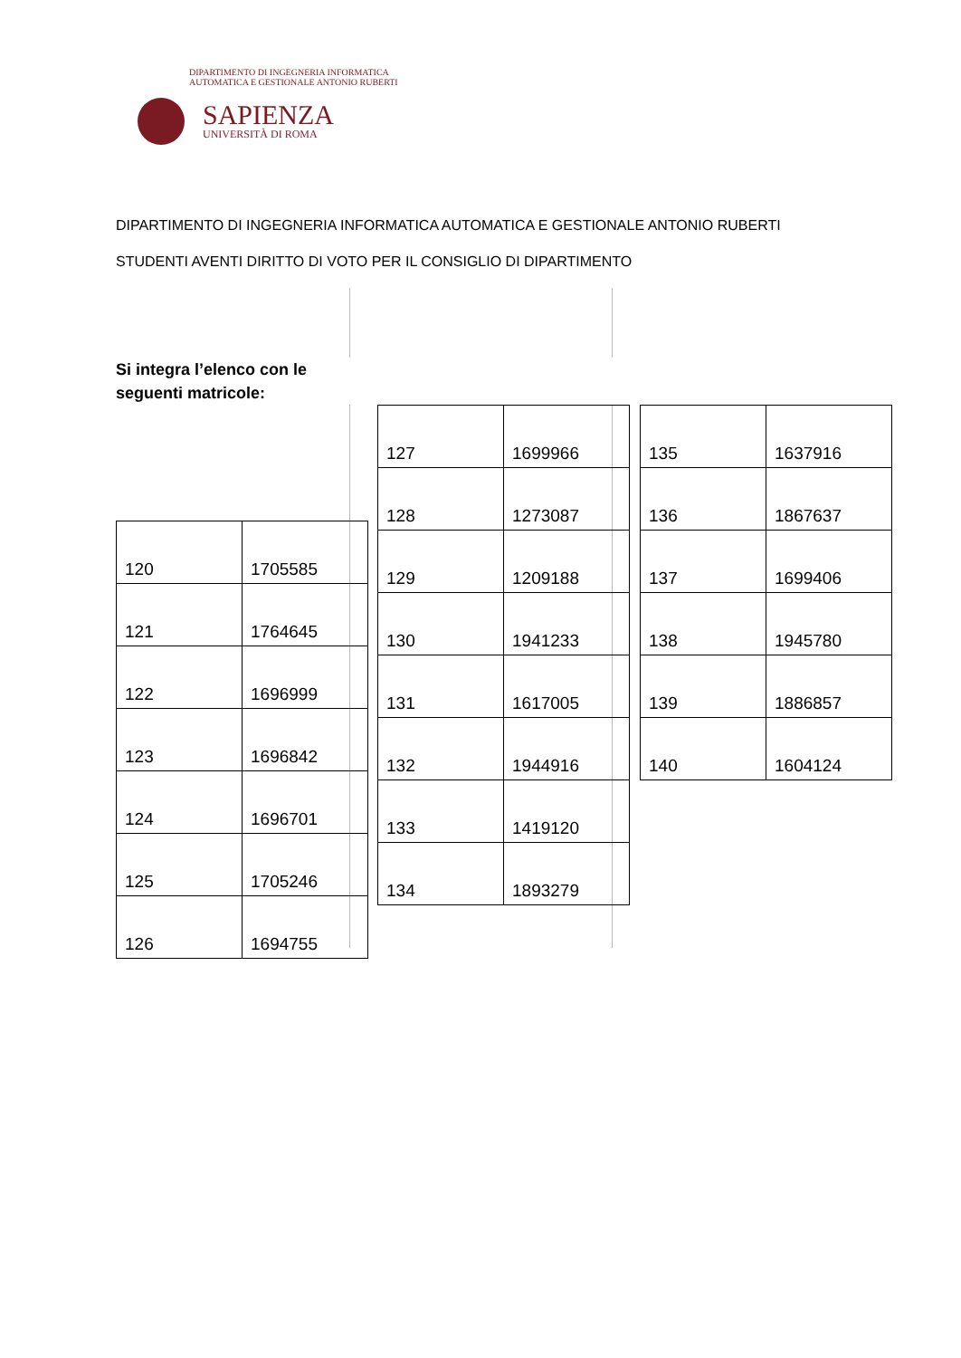DIPARTIMENTO DI INGEGNERIA INFORMATICA
AUTOMATICA E GESTIONALE ANTONIO RUBERTI
SAPIENZA
UNIVERSITÀ DI ROMA
DIPARTIMENTO DI INGEGNERIA INFORMATICA AUTOMATICA E GESTIONALE ANTONIO RUBERTI
STUDENTI AVENTI DIRITTO DI VOTO PER IL CONSIGLIO DI DIPARTIMENTO
Si integra l’elenco con le
seguenti matricole:
| 120 | 1705585 |
| 121 | 1764645 |
| 122 | 1696999 |
| 123 | 1696842 |
| 124 | 1696701 |
| 125 | 1705246 |
| 126 | 1694755 |
| 127 | 1699966 |
| 128 | 1273087 |
| 129 | 1209188 |
| 130 | 1941233 |
| 131 | 1617005 |
| 132 | 1944916 |
| 133 | 1419120 |
| 134 | 1893279 |
| 135 | 1637916 |
| 136 | 1867637 |
| 137 | 1699406 |
| 138 | 1945780 |
| 139 | 1886857 |
| 140 | 1604124 |